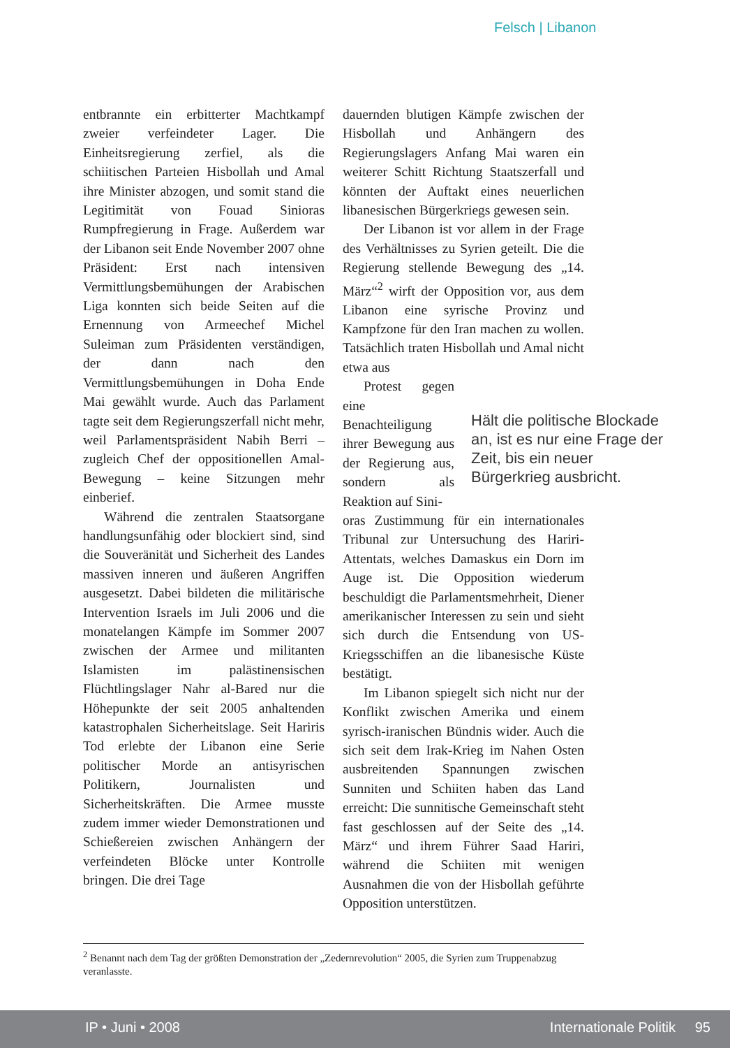Felsch | Libanon
entbrannte ein erbitterter Machtkampf zweier verfeindeter Lager. Die Einheitsregierung zerfiel, als die schiitischen Parteien Hisbollah und Amal ihre Minister abzogen, und somit stand die Legitimität von Fouad Sinioras Rumpfregierung in Frage. Außerdem war der Libanon seit Ende November 2007 ohne Präsident: Erst nach intensiven Vermittlungsbemühungen der Arabischen Liga konnten sich beide Seiten auf die Ernennung von Armeechef Michel Suleiman zum Präsidenten verständigen, der dann nach den Vermittlungsbemühungen in Doha Ende Mai gewählt wurde. Auch das Parlament tagte seit dem Regierungszerfall nicht mehr, weil Parlamentspräsident Nabih Berri – zugleich Chef der oppositionellen Amal-Bewegung – keine Sitzungen mehr einberief.
Während die zentralen Staatsorgane handlungsunfähig oder blockiert sind, sind die Souveränität und Sicherheit des Landes massiven inneren und äußeren Angriffen ausgesetzt. Dabei bildeten die militärische Intervention Israels im Juli 2006 und die monatelangen Kämpfe im Sommer 2007 zwischen der Armee und militanten Islamisten im palästinensischen Flüchtlingslager Nahr al-Bared nur die Höhepunkte der seit 2005 anhaltenden katastrophalen Sicherheitslage. Seit Hariris Tod erlebte der Libanon eine Serie politischer Morde an antisyrischen Politikern, Journalisten und Sicherheitskräften. Die Armee musste zudem immer wieder Demonstrationen und Schießereien zwischen Anhängern der verfeindeten Blöcke unter Kontrolle bringen. Die drei Tage
dauernden blutigen Kämpfe zwischen der Hisbollah und Anhängern des Regierungslagers Anfang Mai waren ein weiterer Schitt Richtung Staatszerfall und könnten der Auftakt eines neuerlichen libanesischen Bürgerkriegs gewesen sein.
Der Libanon ist vor allem in der Frage des Verhältnisses zu Syrien geteilt. Die die Regierung stellende Bewegung des „14. März“<sup>2</sup> wirft der Opposition vor, aus dem Libanon eine syrische Provinz und Kampfzone für den Iran machen zu wollen. Tatsächlich traten Hisbollah und Amal nicht etwa aus
Protest gegen eine Benachteiligung ihrer Bewegung aus der Regierung aus, sondern als Reaktion auf Sini-
oras Zustimmung für ein internationales Tribunal zur Untersuchung des Hariri-Attentats, welches Damaskus ein Dorn im Auge ist. Die Opposition wiederum beschuldigt die Parlamentsmehrheit, Diener amerikanischer Interessen zu sein und sieht sich durch die Entsendung von US-Kriegsschiffen an die libanesische Küste bestätigt.
Im Libanon spiegelt sich nicht nur der Konflikt zwischen Amerika und einem syrisch-iranischen Bündnis wider. Auch die sich seit dem Irak-Krieg im Nahen Osten ausbreitenden Spannungen zwischen Sunniten und Schiiten haben das Land erreicht: Die sunnitische Gemeinschaft steht fast geschlossen auf der Seite des „14. März“ und ihrem Führer Saad Hariri, während die Schiiten mit wenigen Ausnahmen die von der Hisbollah geführte Opposition unterstützen.
Hält die politische Blockade an, ist es nur eine Frage der Zeit, bis ein neuer Bürgerkrieg ausbricht.
<sup>2</sup> Benannt nach dem Tag der größten Demonstration der „Zedernrevolution“ 2005, die Syrien zum Truppenabzug veranlasste.
IP • Juni • 2008 Internationale Politik 95